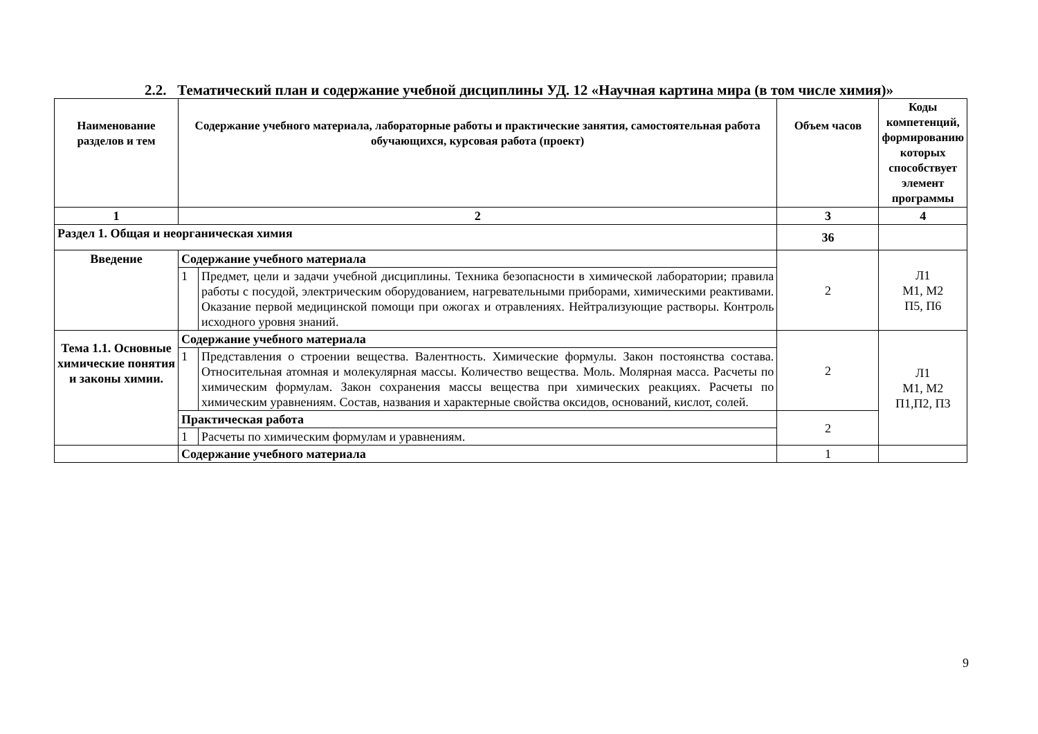2.2. Тематический план и содержание учебной дисциплины УД. 12 «Научная картина мира (в том числе химия)»
| Наименование разделов и тем | Содержание учебного материала, лабораторные работы и практические занятия, самостоятельная работа обучающихся, курсовая работа (проект) | | Объем часов | Коды компетенций, формированию которых способствует элемент программы |
| --- | --- | --- | --- | --- |
| 1 | 2 | | 3 | 4 |
| Раздел 1. Общая и неорганическая химия | | | 36 | |
| Введение | Содержание учебного материала | | 2 | Л1 М1, М2 П5, П6 |
| | 1 | Предмет, цели и задачи учебной дисциплины. Техника безопасности в химической лаборатории; правила работы с посудой, электрическим оборудованием, нагревательными приборами, химическими реактивами. Оказание первой медицинской помощи при ожогах и отравлениях. Нейтрализующие растворы. Контроль исходного уровня знаний. | | |
| Тема 1.1. Основные химические понятия и законы химии. | Содержание учебного материала | | 2 | Л1 М1, М2 П1,П2, П3 |
| | 1 | Представления о строении вещества. Валентность. Химические формулы. Закон постоянства состава. Относительная атомная и молекулярная массы. Количество вещества. Моль. Молярная масса. Расчеты по химическим формулам. Закон сохранения массы вещества при химических реакциях. Расчеты по химическим уравнениям. Состав, названия и характерные свойства оксидов, оснований, кислот, солей. | | |
| | Практическая работа | | 2 | |
| | 1 | Расчеты по химическим формулам и уравнениям. | | |
| | Содержание учебного материала | | 1 | |
9